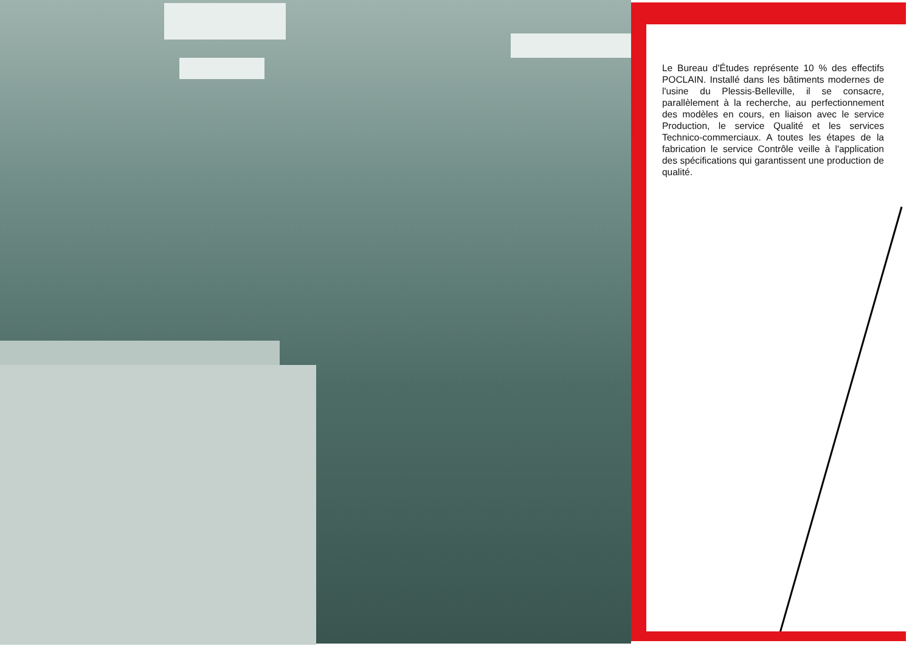Le Bureau d'Études représente 10 % des effectifs POCLAIN. Installé dans les bâtiments modernes de l'usine du Plessis-Belleville, il se consacre, parallèlement à la recherche, au perfectionnement des modèles en cours, en liaison avec le service Production, le service Qualité et les services Technico-commerciaux. A toutes les étapes de la fabrication le service Contrôle veille à l'application des spécifications qui garantissent une production de qualité.